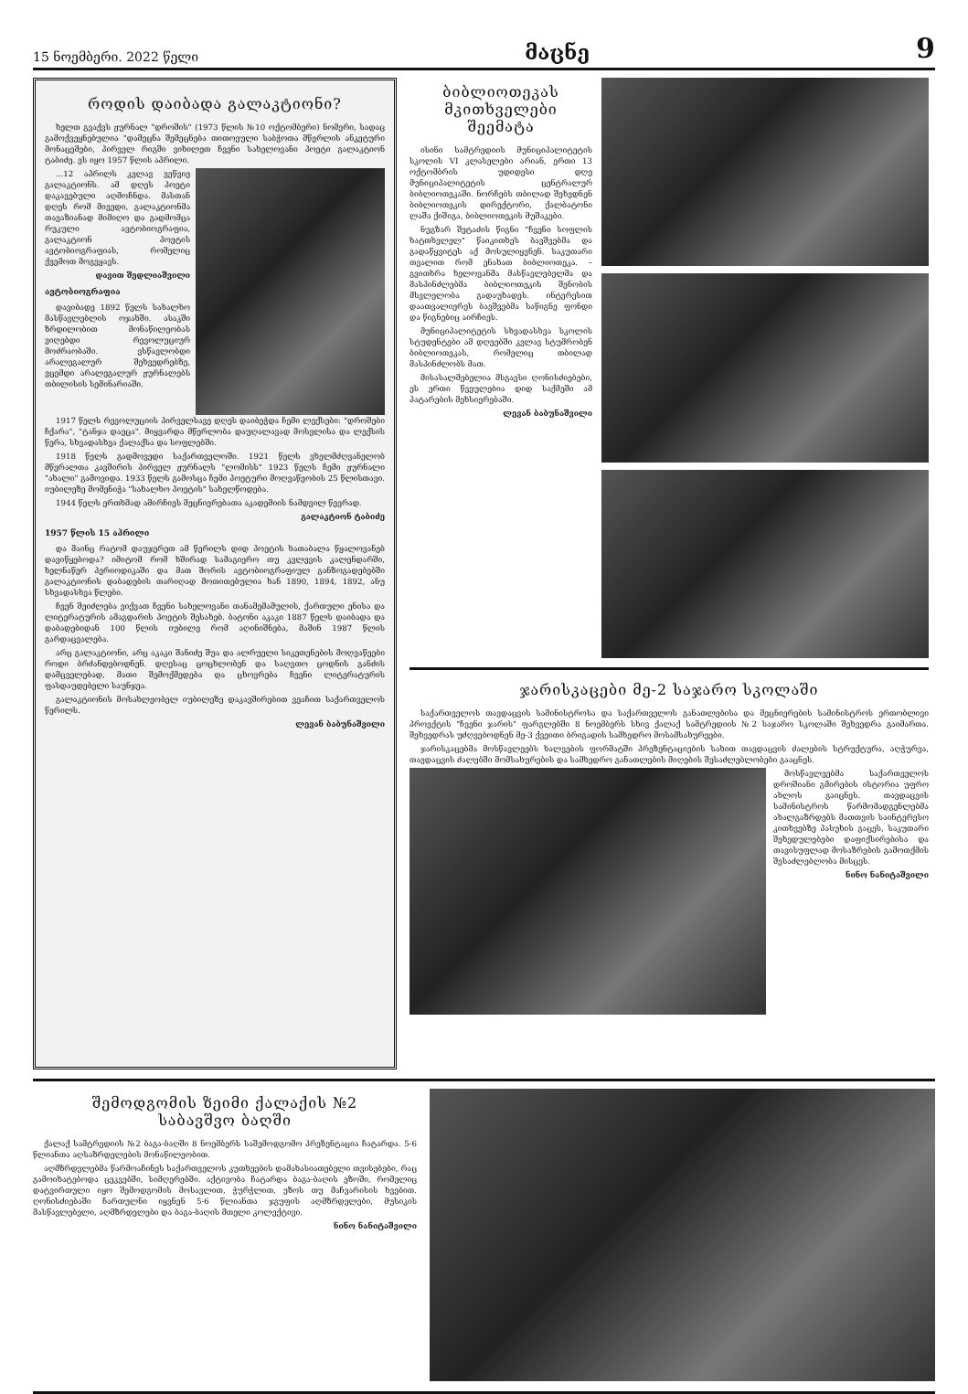15 ნოემბერი. 2022 წელი მაცნე 9
როდის დაიბადა გალაკტიონი?
ხელთ გვაქვს ჟურნალ "დროშის" (1973 წლის №10 ოქტომბერი) ნომერი, სადაც გამოქვეყნებულია "დამეცნა შემეცნება თითოეული საბჭოთა მწერლის ანკეტური მონაცემები, პირველ რიგში ვიხილეთ ჩვენი სახელოვანი პოეტი გალაკტიონ ტაბიძე. ეს იყო 1957 წლის აპრილი.
...12 აპრილს კვლავ ვეწვიე გალაკტიონს. ამ დღეს პოეტი დაკავებული აღმოჩნდა. მასთან დღეს რომ მივედი, გალაკტიონმა თავაზიანად მიმიღო და გადმომცა რუკული ავტობიოგრაფია, გალაკტიონ პოეტის ავტობიოგრაფიას, რომელიც ქვემოთ მოგვყავს.
დავით შედლიაშვილი
ავტობიოგრაფია
დავიბადე 1892 წელს სახალხო მასწავლებლის ოჯახში. ასაკში ზრდილობით მონაწილეობას ვიღებდი რევოლუციურ მოძრაობაში. ვსწავლობდი არალეგალურ შეხვედრებზე, ვცემდი არალეგალურ ჟურნალებს თბილისის სემინარიაში.
1917 წელს რევოლუციის პირველსავე დღეს დაიბეჭდა ჩემი ლექსები: "დროშები ჩქარა", "ტანჯა დაეცა". მიყვარდა მწერლობა დაუღალავად მოსვლისა და ლექსის წერა, სხვადასხვა ქალაქსა და სოფლებში.
1918 წელს გადმოვედი საქართველოში. 1921 წელს ვხელმძღვანელობ მწერალთა კავშირის პირველ ჟურნალს "ლომისს" 1923 წელს ჩემი ჟურნალი "ახალი" გამოვიდა. 1933 წელს გამოსცა ჩემი პოეტური მოღვაწეობის 25 წლისთავი. იუბილეზე მომენიჭა "სახალხო პოეტის" სახელწოდება.
1944 წელს ერთხმად ამირჩიეს მეცნიერებათა აკადემიის ნამდვილ წევრად.
გალაკტიონ ტაბიძე
1957 წლის 15 აპრილი
და მაინც რატომ დაუჯერეთ ამ წერილს დიდ პოეტის ხათაბალა წყალოვანებ დავიწყებოდა? იმიტომ რომ ხშირად სამაგიერო თუ კვლევის კალენდარში, ხელნაწერ პერიოდიკაში და მათ შორის ავტობიოგრაფიულ განზოგადებებში გალაკტიონის დაბადების თარიღად მოთითებულია ხან 1890, 1894, 1892, ანუ სხვადასხვა წლები.
ჩვენ შეიძლება ვიქვათ ჩვენი სახელოვანი თანამემამულის, ქართული ენისა და ლიტერატურის ამაგდარის პოეტის შესახებ. ბატონი აკაკი 1887 წელს დაიბადა და დაბადებიდან 100 წლის იუბილე რომ აღინიშნება, მაშინ 1987 წლის გარდაცვალება.
არც გალაკტიონი, არც აკაკი შანიძე შუა და ალრუელი სიკეთენების მოღვაწეები როდი ბრძანდებოდნენ. დღესაც ცოცხლობენ და საღვთო ცოდნის განძის დამცველებად, მათი შემოქმედება და ცხოვრება ჩვენი ლიტერატურის ფასდაუდებელი საუნჯეა.
გალაკტიონის მოსახლეობელ იუბილეზე დაკავშირებით ვეაჩით საქართველოს წერილს.
ლევან ბაბუნაშვილი
ბიბლიოთეკას
მკითხველები
შეემატა
ისინი სამტრედიის მუნიციპალიტეტის სკოლის VI კლასელები არიან, ერთი 13 ოქტომბრის უდიდესი დღე მუნიციპალიტეტის ცენტრალურ ბიბლიოთეკაში. ნორჩებს თბილად შეხვდნენ ბიბლიოთეკის დირექტორი, ქალბატონი ლაშა ქიშიგა, ბიბლიოთეკის მუშაკები.
ნუგზარ შეტაძის წიგნი "ჩვენი სოფლის ხატთხვლელ" წაიკითხეს ბავშვებმა და გადაწყვიტეს აქ მოსულიყვნენ. საკუთარი თვალით რომ ენახათ ბიბლიოთეკა. – გვითხრა ხელოვანმა მასწავლებელმა და მასპინძლებმა ბიბლიოთეკის შენობის მსვლელობა გადაუხადეს. ინტერესით დაათვალიერეს ბავშვებმა საწიგნე ფონდი და წიგნებიც აირჩიეს.
მუნიციპალიტეტის სხვადასხვა სკოლის სტუდენტები ამ დღეებში კვლავ სტუმრობენ ბიბლიოთეკას, რომელიც თბილად მასპინძლობს მათ.
მისასალმებელია მსგავსი ღონისძიებები, ეს ერთი წვეულებია დიდ საქმეში ამ პატარების მეხსიერებაში.
ლევან ბაბუნაშვილი
ჯარისკაცები მე-2 საჯარო სკოლაში
საქართველოს თავდაცვის სამინისტროსა და საქართველოს განათლებისა და მეცნიერების სამინისტროს ერთობლივი პროექტის "ჩვენი ჯარის" ფარგლებში 8 ნოემბერს სხივ ქალაქ სამტრედიის №2 საჯარო სკოლაში შეხვედრა გაიმართა. შეხვედრას უძღვებოდნენ მე-3 ქვეითი ბრიგადის სამხედრო მოსამსახურეები.
ჯარისკაცებმა მოსწავლეებს ხალვების ფორმატში პრეზენტაციების სახით თავდაცვის ძალების სტრუქტურა, აღჭურვა, თავდაცვის ძალებში მომსახურების და სამხედრო განათლების მიღების შესაძლებლობები გააცნეს.
მოსწავლეებმა საქართველოს დროშიანი გმირების ისტორია უფრო ახლოს გაიცნეს. თავდაცვის სამინისტროს წარმომადგენლებმა ახალგაზრდებს მათთვის საინტერესო კითხვებზე პასუხის გაცეს, საკუთარი შეხედულებები დაფიქსირებისა და თავისუფლად მოსაზრების გამოთქმის შესაძლებლობა მისცეს.
ნინო ნანიტაშვილი
შემოდგომის ზეიმი ქალაქის №2
საბავშვო ბაღში
ქალაქ სამტრედიის №2 ბაგა-ბაღში 8 ნოემბერს საშემოდგომო პრეზენტაცია ჩატარდა. 5-6 წლიანთა აღსაზრდელების მონაწილეობით.
აღმზრდელებმა წარმოაჩინეს საქართველოს კუთხეების დამახასიათებელი თვისებები, რაც გამოიხატებოდა ცეკვებში, სიმღერებში. აქტივობა ჩატარდა ბაგა-ბაღის ეზოში, რომელიც დატვირთული იყო შემოდგომის მოსავლით, ჭურჭლით, ეზოს თუ მაჩვარისის ხვებით. ღონისძიებაში ჩართულნი იყვნენ 5-6 წლიანთა ჯგუფის აღმზრდელები, მუსიკის მასწავლებელი, აღმზრდელები და ბაგა-ბაღის მთელი კოლექტივი.
ნინო ნანიტაშვილი